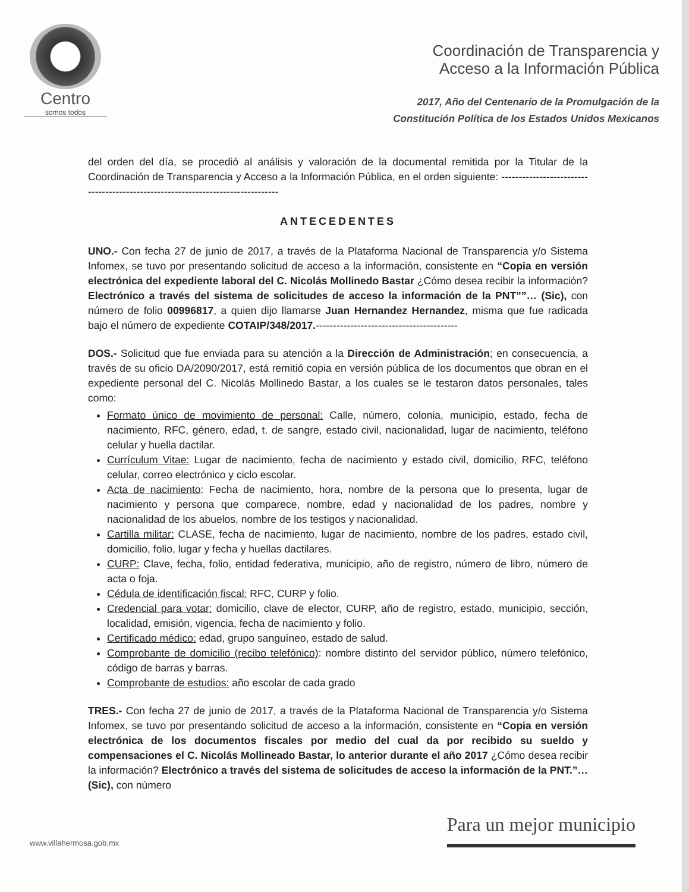Centro
somos todos
Coordinación de Transparencia y
Acceso a la Información Pública
2017, Año del Centenario de la Promulgación de la
Constitución Política de los Estados Unidos Mexicanos
del orden del día, se procedió al análisis y valoración de la documental remitida por la Titular de la Coordinación de Transparencia y Acceso a la Información Pública, en el orden siguiente: --------------------------------------------------------------------------------
ANTECEDENTES
UNO.- Con fecha 27 de junio de 2017, a través de la Plataforma Nacional de Transparencia y/o Sistema Infomex, se tuvo por presentando solicitud de acceso a la información, consistente en “Copia en versión electrónica del expediente laboral del C. Nicolás Mollinedo Bastar ¿Cómo desea recibir la información? Electrónico a través del sistema de solicitudes de acceso la información de la PNT””… (Sic), con número de folio 00996817, a quien dijo llamarse Juan Hernandez Hernandez, misma que fue radicada bajo el número de expediente COTAIP/348/2017.-----------------------------------------
DOS.- Solicitud que fue enviada para su atención a la Dirección de Administración; en consecuencia, a través de su oficio DA/2090/2017, está remitió copia en versión pública de los documentos que obran en el expediente personal del C. Nicolás Mollinedo Bastar, a los cuales se le testaron datos personales, tales como:
Formato único de movimiento de personal: Calle, número, colonia, municipio, estado, fecha de nacimiento, RFC, género, edad, t. de sangre, estado civil, nacionalidad, lugar de nacimiento, teléfono celular y huella dactilar.
Currículum Vitae: Lugar de nacimiento, fecha de nacimiento y estado civil, domicilio, RFC, teléfono celular, correo electrónico y ciclo escolar.
Acta de nacimiento: Fecha de nacimiento, hora, nombre de la persona que lo presenta, lugar de nacimiento y persona que comparece, nombre, edad y nacionalidad de los padres, nombre y nacionalidad de los abuelos, nombre de los testigos y nacionalidad.
Cartilla militar: CLASE, fecha de nacimiento, lugar de nacimiento, nombre de los padres, estado civil, domicilio, folio, lugar y fecha y huellas dactilares.
CURP: Clave, fecha, folio, entidad federativa, municipio, año de registro, número de libro, número de acta o foja.
Cédula de identificación fiscal: RFC, CURP y folio.
Credencial para votar: domicilio, clave de elector, CURP, año de registro, estado, municipio, sección, localidad, emisión, vigencia, fecha de nacimiento y folio.
Certificado médico: edad, grupo sanguíneo, estado de salud.
Comprobante de domicilio (recibo telefónico): nombre distinto del servidor público, número telefónico, código de barras y barras.
Comprobante de estudios: año escolar de cada grado
TRES.- Con fecha 27 de junio de 2017, a través de la Plataforma Nacional de Transparencia y/o Sistema Infomex, se tuvo por presentando solicitud de acceso a la información, consistente en “Copia en versión electrónica de los documentos fiscales por medio del cual da por recibido su sueldo y compensaciones el C. Nicolás Mollineado Bastar, lo anterior durante el año 2017 ¿Cómo desea recibir la información? Electrónico a través del sistema de solicitudes de acceso la información de la PNT.”… (Sic), con número
www.villahermosa.gob.mx
Para un mejor municipio